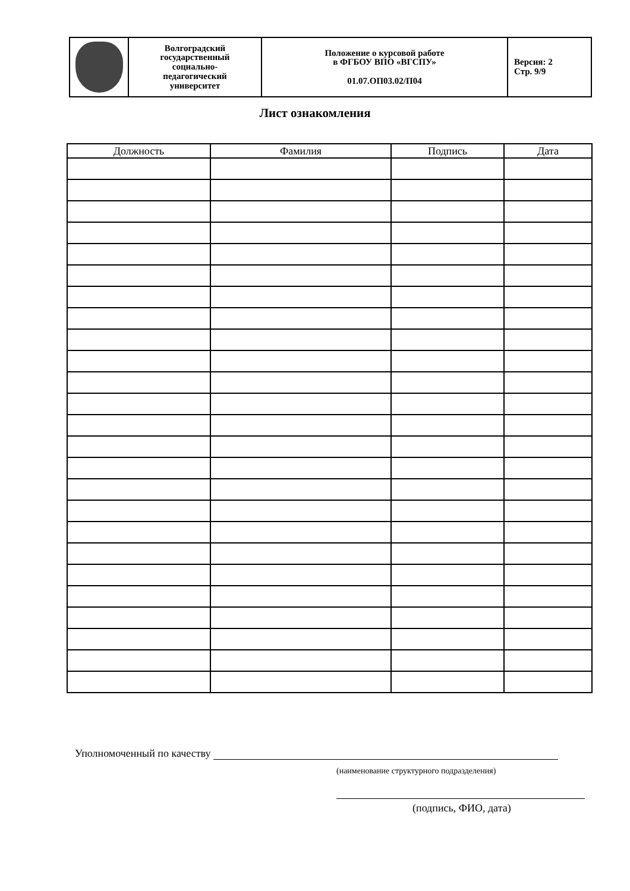| | Волгоградский государственный социально- педагогический университет | Положение о курсовой работе в ФГБОУ ВПО «ВГСПУ» 01.07.ОП03.02/П04 | Версия: 2 Стр. 9/9 |
Лист ознакомления
| Должность | Фамилия | Подпись | Дата |
| --- | --- | --- | --- |
Уполномоченный по качеству
(наименование структурного подразделения)
(подпись, ФИО, дата)